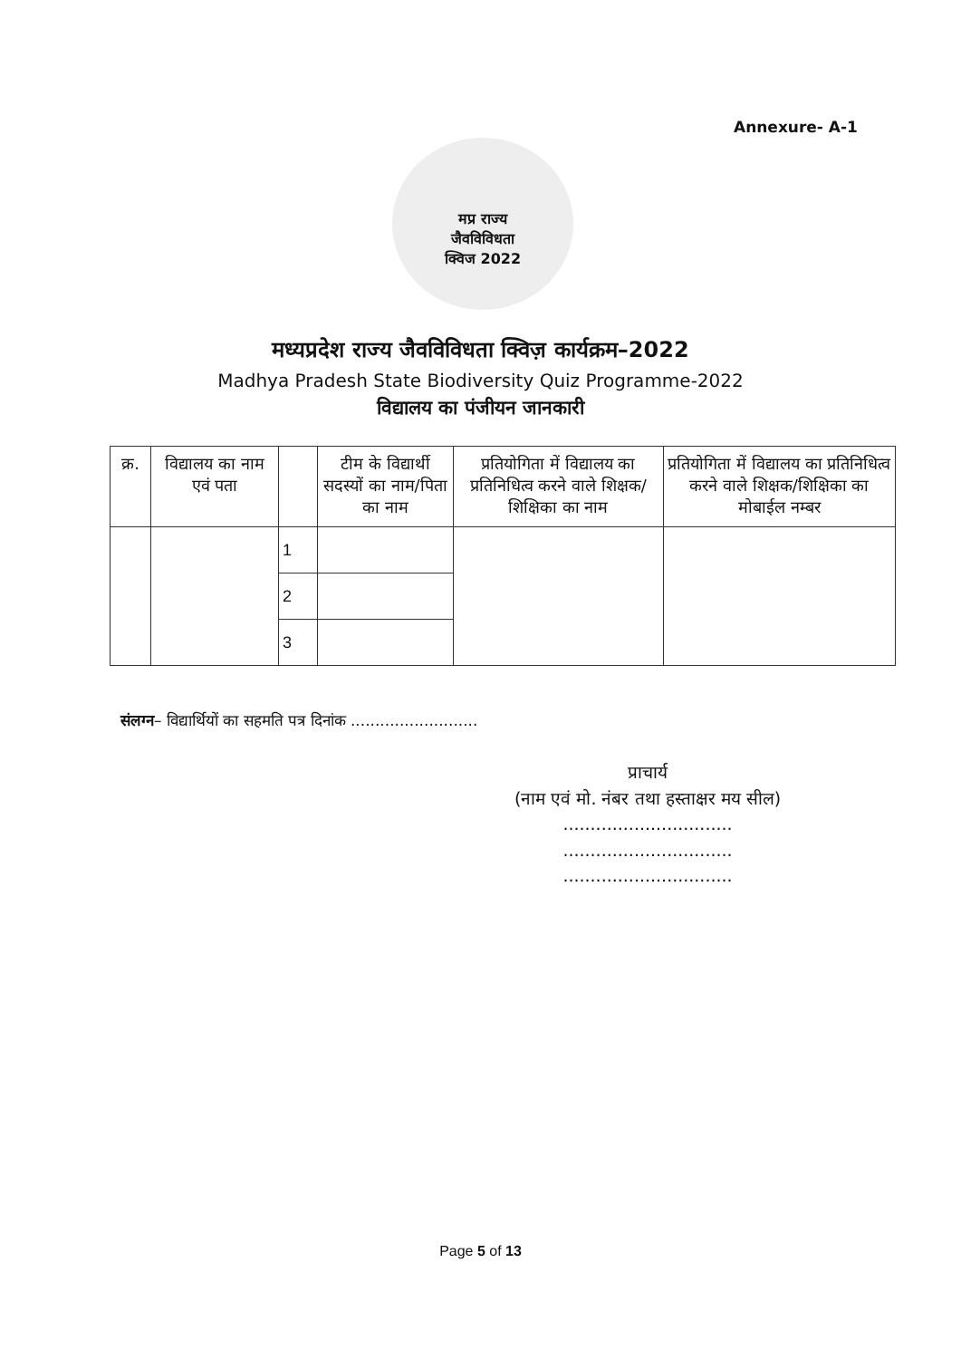Annexure- A-1
मप्र राज्य
जैवविविधता
क्विज 2022
मध्यप्रदेश राज्य जैवविविधता क्विज़ कार्यक्रम–2022
Madhya Pradesh State Biodiversity Quiz Programme-2022
विद्यालय का पंजीयन जानकारी
| क्र. | विद्यालय का नाम एवं पता | | टीम के विद्यार्थी सदस्यों का नाम/पिता का नाम | प्रतियोगिता में विद्यालय का प्रतिनिधित्व करने वाले शिक्षक/शिक्षिका का नाम | प्रतियोगिता में विद्यालय का प्रतिनिधित्व करने वाले शिक्षक/शिक्षिका का मोबाईल नम्बर |
| --- | --- | --- | --- | --- | --- |
| | | 1 | | | |
| | | 2 | | | |
| | | 3 | | | |
संलग्न– विद्यार्थियों का सहमति पत्र दिनांक ..........................
प्राचार्य
(नाम एवं मो. नंबर तथा हस्ताक्षर मय सील)
...............................
...............................
...............................
Page 5 of 13